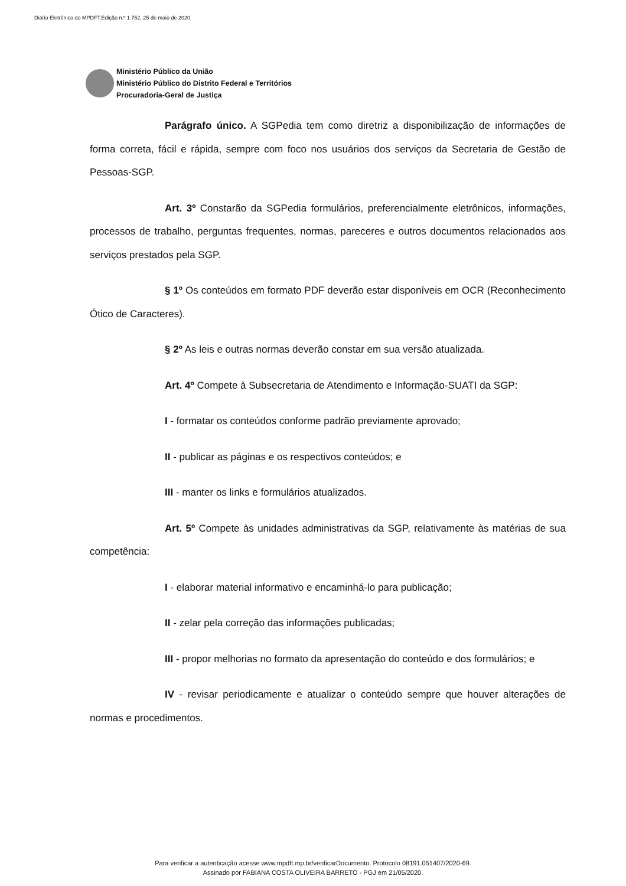Diário Eletrônico do MPDFT.Edição n.º 1.752, 25 de maio de 2020.
Ministério Público da União
Ministério Público do Distrito Federal e Territórios
Procuradoria-Geral de Justiça
Parágrafo único. A SGPedia tem como diretriz a disponibilização de informações de forma correta, fácil e rápida, sempre com foco nos usuários dos serviços da Secretaria de Gestão de Pessoas-SGP.
Art. 3º Constarão da SGPedia formulários, preferencialmente eletrônicos, informações, processos de trabalho, perguntas frequentes, normas, pareceres e outros documentos relacionados aos serviços prestados pela SGP.
§ 1º Os conteúdos em formato PDF deverão estar disponíveis em OCR (Reconhecimento Ótico de Caracteres).
§ 2º As leis e outras normas deverão constar em sua versão atualizada.
Art. 4º Compete à Subsecretaria de Atendimento e Informação-SUATI da SGP:
I - formatar os conteúdos conforme padrão previamente aprovado;
II - publicar as páginas e os respectivos conteúdos; e
III - manter os links e formulários atualizados.
Art. 5º Compete às unidades administrativas da SGP, relativamente às matérias de sua competência:
I - elaborar material informativo e encaminhá-lo para publicação;
II - zelar pela correção das informações publicadas;
III - propor melhorias no formato da apresentação do conteúdo e dos formulários; e
IV - revisar periodicamente e atualizar o conteúdo sempre que houver alterações de normas e procedimentos.
Para verificar a autenticação acesse www.mpdft.mp.br/verificarDocumento. Protocolo 08191.051407/2020-69.
Assinado por FABIANA COSTA OLIVEIRA BARRETO - PGJ em 21/05/2020.